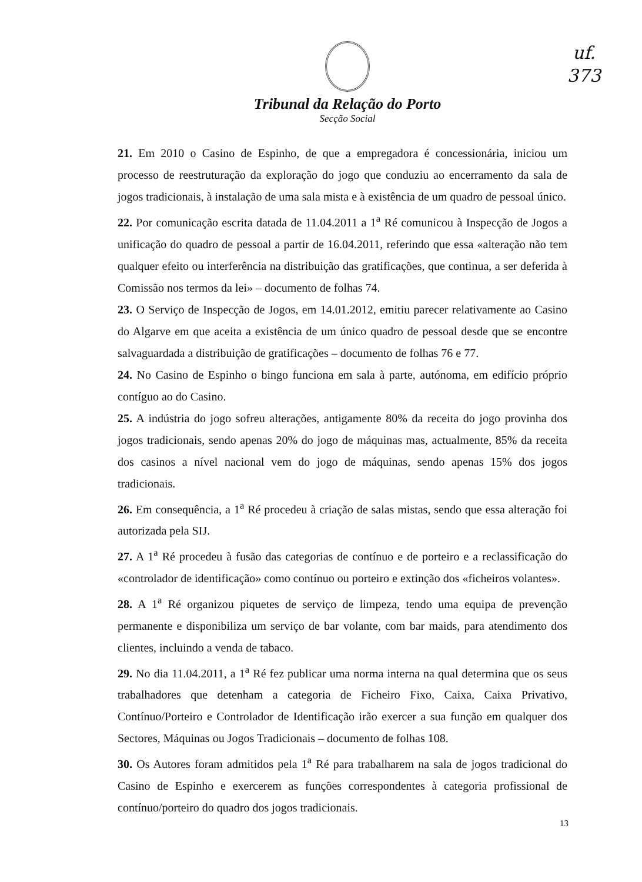uf.
373
Tribunal da Relação do Porto
Secção Social
21. Em 2010 o Casino de Espinho, de que a empregadora é concessionária, iniciou um processo de reestruturação da exploração do jogo que conduziu ao encerramento da sala de jogos tradicionais, à instalação de uma sala mista e à existência de um quadro de pessoal único.
22. Por comunicação escrita datada de 11.04.2011 a 1<sup>a</sup> Ré comunicou à Inspecção de Jogos a unificação do quadro de pessoal a partir de 16.04.2011, referindo que essa «alteração não tem qualquer efeito ou interferência na distribuição das gratificações, que continua, a ser deferida à Comissão nos termos da lei» – documento de folhas 74.
23. O Serviço de Inspecção de Jogos, em 14.01.2012, emitiu parecer relativamente ao Casino do Algarve em que aceita a existência de um único quadro de pessoal desde que se encontre salvaguardada a distribuição de gratificações – documento de folhas 76 e 77.
24. No Casino de Espinho o bingo funciona em sala à parte, autónoma, em edifício próprio contíguo ao do Casino.
25. A indústria do jogo sofreu alterações, antigamente 80% da receita do jogo provinha dos jogos tradicionais, sendo apenas 20% do jogo de máquinas mas, actualmente, 85% da receita dos casinos a nível nacional vem do jogo de máquinas, sendo apenas 15% dos jogos tradicionais.
26. Em consequência, a 1<sup>a</sup> Ré procedeu à criação de salas mistas, sendo que essa alteração foi autorizada pela SIJ.
27. A 1<sup>a</sup> Ré procedeu à fusão das categorias de contínuo e de porteiro e a reclassificação do «controlador de identificação» como contínuo ou porteiro e extinção dos «ficheiros volantes».
28. A 1<sup>a</sup> Ré organizou piquetes de serviço de limpeza, tendo uma equipa de prevenção permanente e disponibiliza um serviço de bar volante, com bar maids, para atendimento dos clientes, incluindo a venda de tabaco.
29. No dia 11.04.2011, a 1<sup>a</sup> Ré fez publicar uma norma interna na qual determina que os seus trabalhadores que detenham a categoria de Ficheiro Fixo, Caixa, Caixa Privativo, Contínuo/Porteiro e Controlador de Identificação irão exercer a sua função em qualquer dos Sectores, Máquinas ou Jogos Tradicionais – documento de folhas 108.
30. Os Autores foram admitidos pela 1<sup>a</sup> Ré para trabalharem na sala de jogos tradicional do Casino de Espinho e exercerem as funções correspondentes à categoria profissional de contínuo/porteiro do quadro dos jogos tradicionais.
13